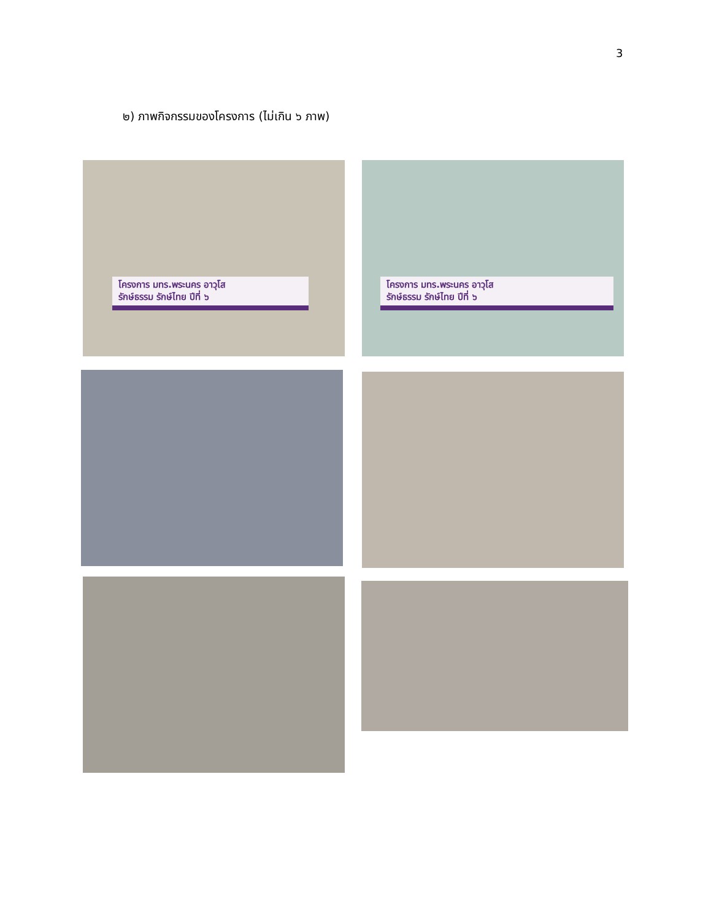3
๒) ภาพกิจกรรมของโครงการ (ไม่เกิน ๖ ภาพ)
โครงการ มทร.พระนคร อาวุโส
รักษ์ธรรม รักษ์ไทย ปีที่ ๖
โครงการ มทร.พระนคร อาวุโส
รักษ์ธรรม รักษ์ไทย ปีที่ ๖